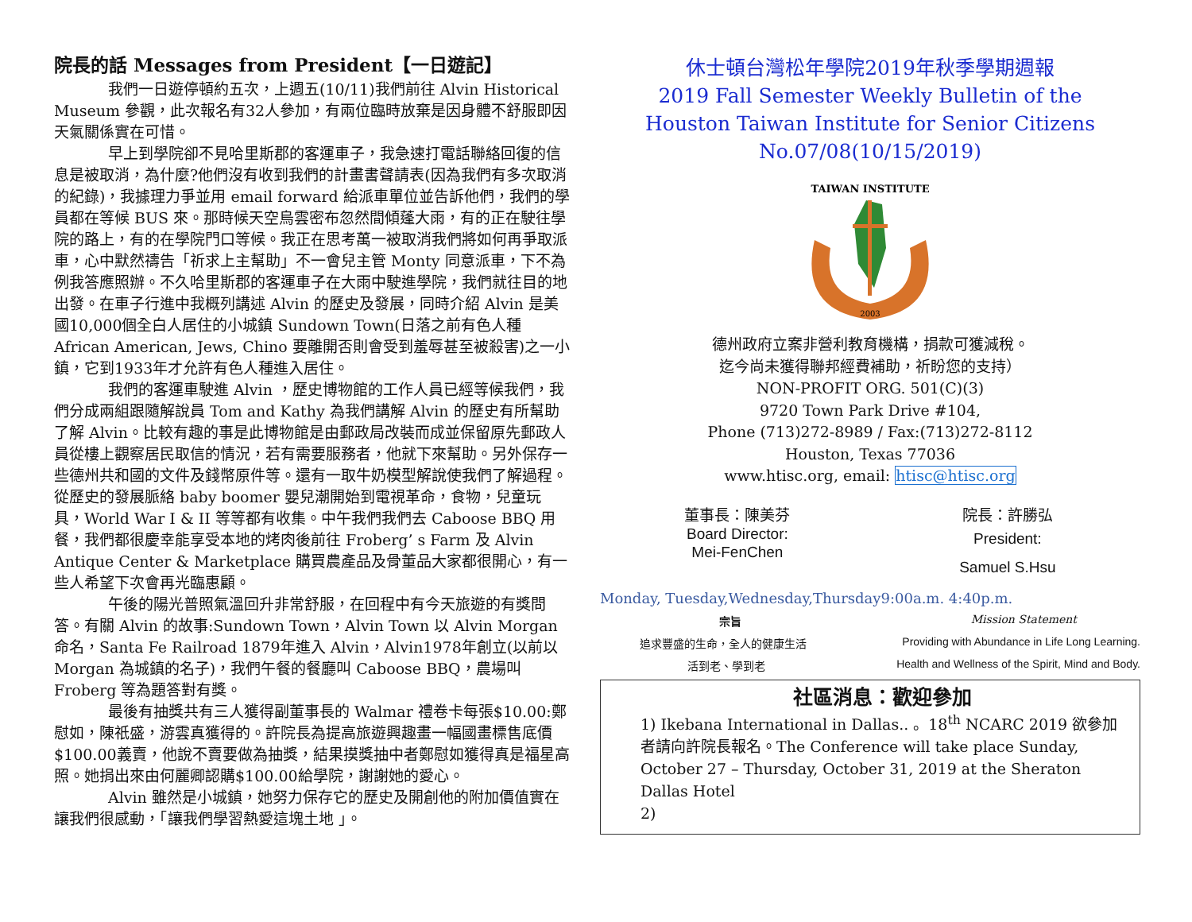院長的話 Messages from President【一日遊記】
我們一日遊停頓約五次，上週五(10/11)我們前往 Alvin Historical Museum 參觀，此次報名有32人參加，有兩位臨時放棄是因身體不舒服即因天氣關係實在可惜。
早上到學院卻不見哈里斯郡的客運車子，我急速打電話聯絡回復的信息是被取消，為什麼?他們沒有收到我們的計畫書聲請表(因為我們有多次取消的紀錄)，我據理力爭並用 email forward 給派車單位並告訴他們，我們的學員都在等候 BUS 來。那時候天空烏雲密布忽然間傾蓬大雨，有的正在駛往學院的路上，有的在學院門口等候。我正在思考萬一被取消我們將如何再爭取派車，心中默然禱告「祈求上主幫助」不一會兒主管 Monty 同意派車，下不為例我答應照辦。不久哈里斯郡的客運車子在大雨中駛進學院，我們就往目的地出發。在車子行進中我概列講述 Alvin 的歷史及發展，同時介紹 Alvin 是美國10,000個全白人居住的小城鎮 Sundown Town(日落之前有色人種 African American, Jews, Chino 要離開否則會受到羞辱甚至被殺害)之一小鎮，它到1933年才允許有色人種進入居住。
我們的客運車駛進 Alvin ，歷史博物館的工作人員已經等候我們，我們分成兩組跟隨解說員 Tom and Kathy 為我們講解 Alvin 的歷史有所幫助了解 Alvin。比較有趣的事是此博物館是由郵政局改裝而成並保留原先郵政人員從樓上觀察居民取信的情況，若有需要服務者，他就下來幫助。另外保存一些德州共和國的文件及錢幣原件等。還有一取牛奶模型解說使我們了解過程。從歷史的發展脈絡 baby boomer 嬰兒潮開始到電視革命，食物，兒童玩具，World War I & II 等等都有收集。中午我們我們去 Caboose BBQ 用餐，我們都很慶幸能享受本地的烤肉後前往 Froberg’ s Farm 及 Alvin Antique Center & Marketplace 購買農產品及骨董品大家都很開心，有一些人希望下次會再光臨惠顧。
午後的陽光普照氣溫回升非常舒服，在回程中有今天旅遊的有獎問答。有關 Alvin 的故事:Sundown Town，Alvin Town 以 Alvin Morgan 命名，Santa Fe Railroad 1879年進入 Alvin，Alvin1978年創立(以前以 Morgan 為城鎮的名子)，我們午餐的餐廳叫 Caboose BBQ，農場叫 Froberg 等為題答對有獎。
最後有抽獎共有三人獲得副董事長的 Walmar 禮卷卡每張$10.00:鄭慰如，陳祇盛，游雲真獲得的。許院長為提高旅遊興趣畫一幅國畫標售底價$100.00義賣，他說不賣要做為抽獎，結果摸獎抽中者鄭慰如獲得真是福星高照。她捐出來由何麗卿認購$100.00給學院，謝謝她的愛心。
Alvin 雖然是小城鎮，她努力保存它的歷史及開創他的附加價值實在讓我們很感動，「讓我們學習熱愛這塊土地 」。
休士頓台灣松年學院2019年秋季學期週報
2019 Fall Semester Weekly Bulletin of the
Houston Taiwan Institute for Senior Citizens
No.07/08(10/15/2019)
TAIWAN INSTITUTE
2003
德州政府立案非營利教育機構，捐款可獲減稅。
迄今尚未獲得聯邦經費補助，祈盼您的支持）
NON-PROFIT ORG. 501(C)(3)
9720 Town Park Drive #104,
Phone (713)272-8989 / Fax:(713)272-8112
Houston, Texas 77036
www.htisc.org, email: htisc@htisc.org
董事長：陳美芬
Board Director:
Mei-FenChen
院長：許勝弘
President:
Samuel S.Hsu
Monday, Tuesday,Wednesday,Thursday9:00a.m. 4:40p.m.
宗旨 Mission Statement
追求豐盛的生命，全人的健康生活 Providing with Abundance in Life Long Learning.
活到老、學到老 Health and Wellness of the Spirit, Mind and Body.
社區消息：歡迎參加
1) Ikebana International in Dallas.. 。18<sup>th</sup> NCARC 2019 欲參加者請向許院長報名。The Conference will take place Sunday, October 27 – Thursday, October 31, 2019 at the Sheraton Dallas Hotel
2)